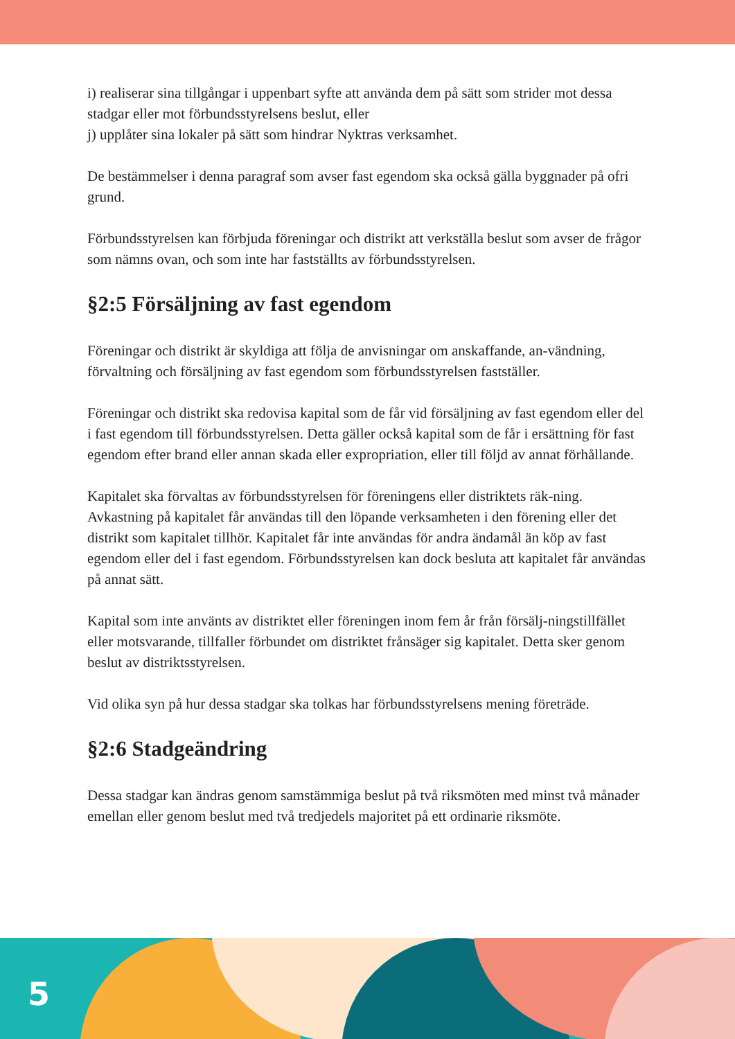i) realiserar sina tillgångar i uppenbart syfte att använda dem på sätt som strider mot dessa stadgar eller mot förbundsstyrelsens beslut, eller
j) upplåter sina lokaler på sätt som hindrar Nyktras verksamhet.
De bestämmelser i denna paragraf som avser fast egendom ska också gälla byggnader på ofri grund.
Förbundsstyrelsen kan förbjuda föreningar och distrikt att verkställa beslut som avser de frågor som nämns ovan, och som inte har fastställts av förbundsstyrelsen.
§2:5 Försäljning av fast egendom
Föreningar och distrikt är skyldiga att följa de anvisningar om anskaffande, an-vändning, förvaltning och försäljning av fast egendom som förbundsstyrelsen fastställer.
Föreningar och distrikt ska redovisa kapital som de får vid försäljning av fast egendom eller del i fast egendom till förbundsstyrelsen. Detta gäller också kapital som de får i ersättning för fast egendom efter brand eller annan skada eller expropriation, eller till följd av annat förhållande.
Kapitalet ska förvaltas av förbundsstyrelsen för föreningens eller distriktets räk-ning. Avkastning på kapitalet får användas till den löpande verksamheten i den förening eller det distrikt som kapitalet tillhör. Kapitalet får inte användas för andra ändamål än köp av fast egendom eller del i fast egendom. Förbundsstyrelsen kan dock besluta att kapitalet får användas på annat sätt.
Kapital som inte använts av distriktet eller föreningen inom fem år från försälj-ningstillfället eller motsvarande, tillfaller förbundet om distriktet frånsäger sig kapitalet. Detta sker genom beslut av distriktsstyrelsen.
Vid olika syn på hur dessa stadgar ska tolkas har förbundsstyrelsens mening företräde.
§2:6 Stadgeändring
Dessa stadgar kan ändras genom samstämmiga beslut på två riksmöten med minst två månader emellan eller genom beslut med två tredjedels majoritet på ett ordinarie riksmöte.
5